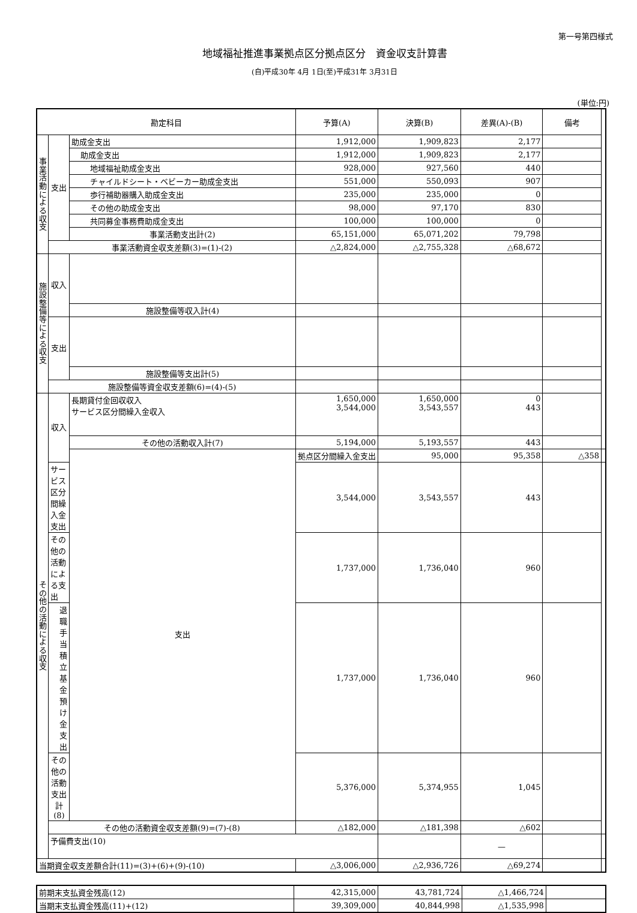第一号第四様式
地域福祉推進事業拠点区分拠点区分　資金収支計算書
(自)平成30年 4月 1日(至)平成31年 3月31日
(単位:円)
| 勘定科目 | | | 予算(A) | 決算(B) | 差異(A)-(B) | 備考 | |
| --- | --- | --- | --- | --- | --- | --- | --- |
| 事業活動による収支 | 支出 | 助成金支出 | 1,912,000 | 1,909,823 | 2,177 | | |
| | | 助成金支出 | 1,912,000 | 1,909,823 | 2,177 | | |
| | | 地域福祉助成金支出 | 928,000 | 927,560 | 440 | | |
| | | チャイルドシート・ベビーカー助成金支出 | 551,000 | 550,093 | 907 | | |
| | | 歩行補助器購入助成金支出 | 235,000 | 235,000 | 0 | | |
| | | その他の助成金支出 | 98,000 | 97,170 | 830 | | |
| | | 共同募金事務費助成金支出 | 100,000 | 100,000 | 0 | | |
| | | 事業活動支出計(2) | 65,151,000 | 65,071,202 | 79,798 | | |
| | 事業活動資金収支差額(3)=(1)-(2) | | △2,824,000 | △2,755,328 | △68,672 | | |
| 施設整備等による収支 | 収入 | | | | | | |
| | | 施設整備等収入計(4) | | | | | |
| | 支出 | | | | | | |
| | | 施設整備等支出計(5) | | | | | |
| | 施設整備等資金収支差額(6)=(4)-(5) | | | | | | |
| その他の活動による収支 | 収入 | 長期貸付金回収収入 サービス区分間繰入金収入 | 1,650,000 3,544,000 | 1,650,000 3,543,557 | 0 443 | | |
| | | その他の活動収入計(7) | 5,194,000 | 5,193,557 | 443 | | |
| | | 支出 | 拠点区分間繰入金支出 | 95,000 | 95,358 | △358 | |
| | サービス区分間繰入金支出 | | 3,544,000 | 3,543,557 | 443 | | |
| | その他の活動による支出 | | 1,737,000 | 1,736,040 | 960 | | |
| | 退職手当積立基金預け金支出 | | 1,737,000 | 1,736,040 | 960 | | |
| | その他の活動支出計(8) | | 5,376,000 | 5,374,955 | 1,045 | | |
| | その他の活動資金収支差額(9)=(7)-(8) | | △182,000 | △181,398 | △602 | | |
| | 予備費支出(10) | | | | — | | |
| 当期資金収支差額合計(11)=(3)+(6)+(9)-(10) | | | △3,006,000 | △2,936,726 | △69,274 | | |
| 前期末支払資金残高(12) | 42,315,000 | 43,781,724 | △1,466,724 | |
| 当期末支払資金残高(11)+(12) | 39,309,000 | 40,844,998 | △1,535,998 | |